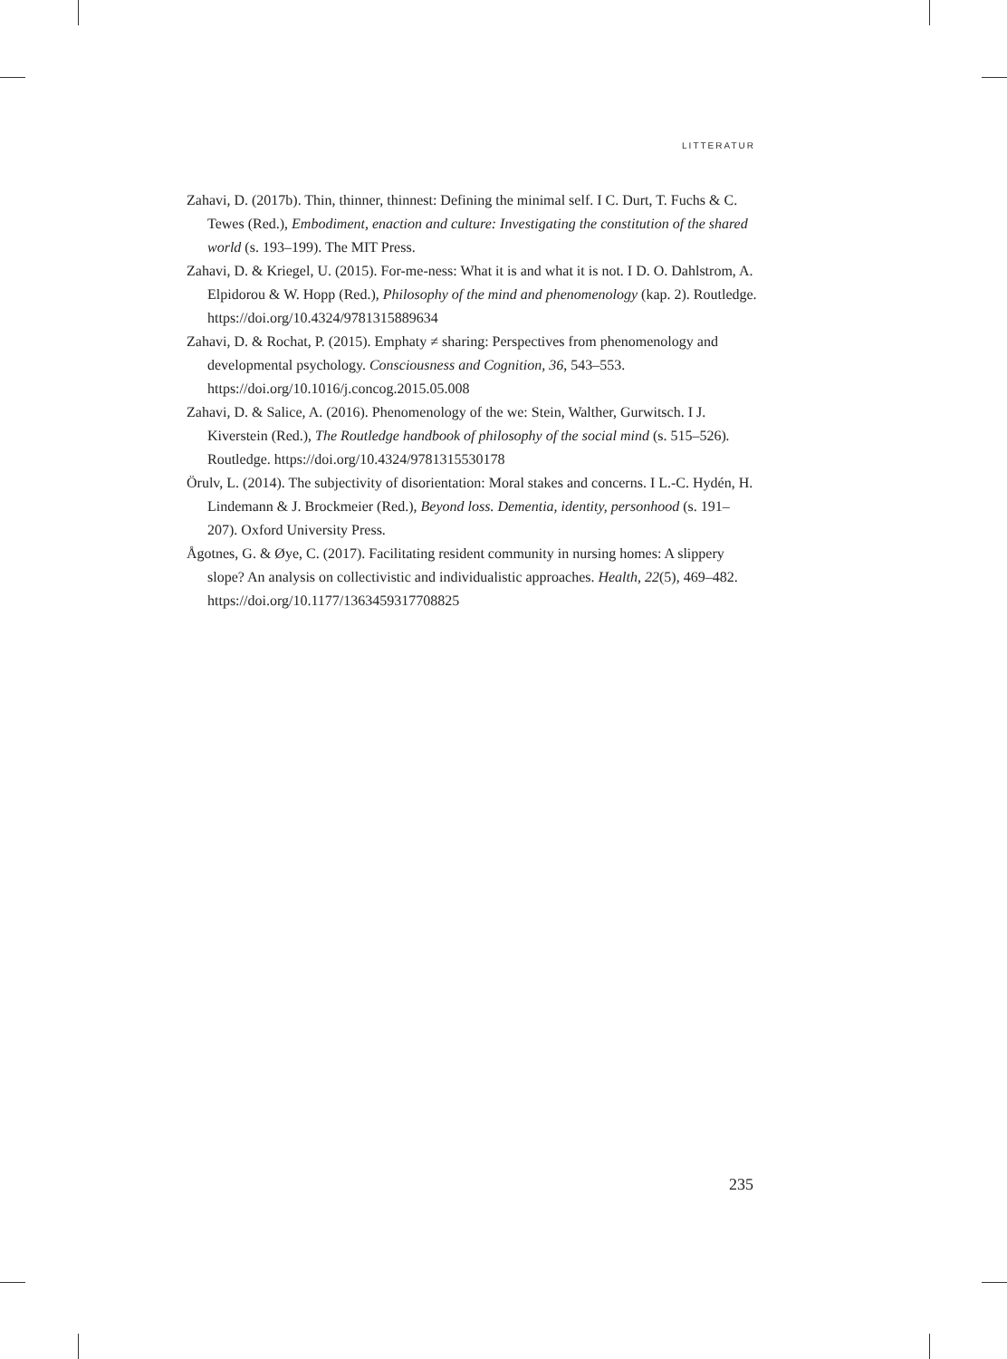LITTERATUR
Zahavi, D. (2017b). Thin, thinner, thinnest: Defining the minimal self. I C. Durt, T. Fuchs & C. Tewes (Red.), Embodiment, enaction and culture: Investigating the constitution of the shared world (s. 193–199). The MIT Press.
Zahavi, D. & Kriegel, U. (2015). For-me-ness: What it is and what it is not. I D. O. Dahlstrom, A. Elpidorou & W. Hopp (Red.), Philosophy of the mind and phenomenology (kap. 2). Routledge. https://doi.org/10.4324/9781315889634
Zahavi, D. & Rochat, P. (2015). Emphaty ≠ sharing: Perspectives from phenomenology and developmental psychology. Consciousness and Cognition, 36, 543–553. https://doi.org/10.1016/j.concog.2015.05.008
Zahavi, D. & Salice, A. (2016). Phenomenology of the we: Stein, Walther, Gurwitsch. I J. Kiverstein (Red.), The Routledge handbook of philosophy of the social mind (s. 515–526). Routledge. https://doi.org/10.4324/9781315530178
Örulv, L. (2014). The subjectivity of disorientation: Moral stakes and concerns. I L.-C. Hydén, H. Lindemann & J. Brockmeier (Red.), Beyond loss. Dementia, identity, personhood (s. 191–207). Oxford University Press.
Ågotnes, G. & Øye, C. (2017). Facilitating resident community in nursing homes: A slippery slope? An analysis on collectivistic and individualistic approaches. Health, 22(5), 469–482. https://doi.org/10.1177/1363459317708825
235